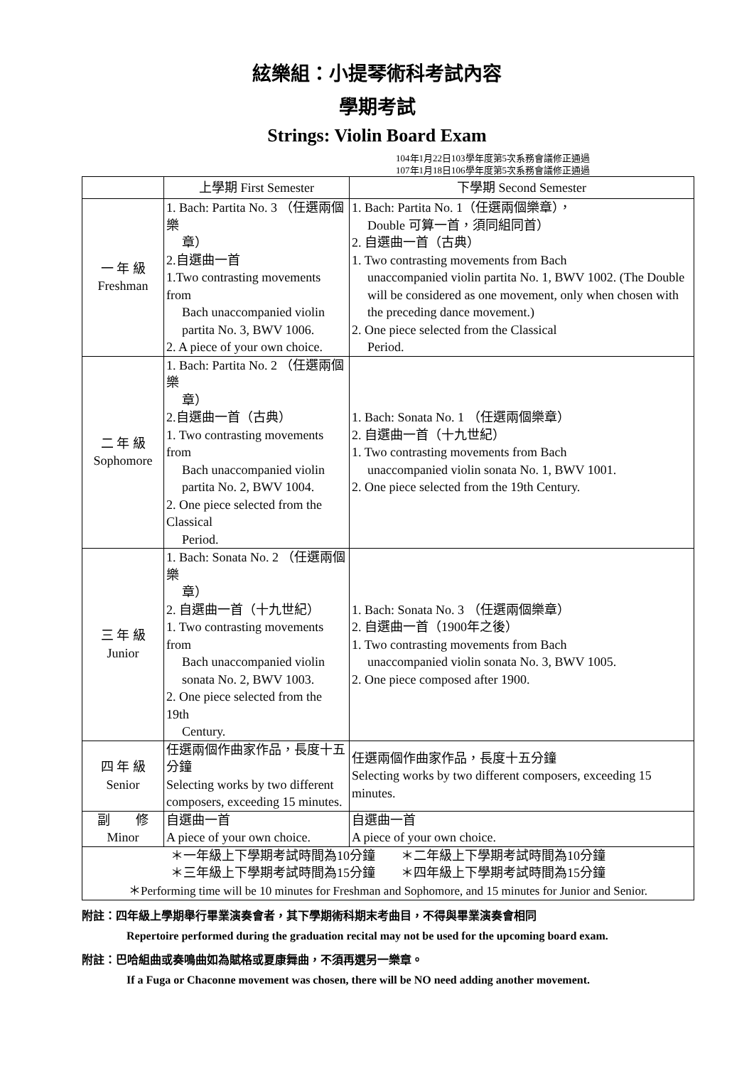絃樂組：小提琴術科考試內容
學期考試
Strings: Violin Board Exam
104年1月22日103學年度第5次系務會議修正通過
107年1月18日106學年度第5次系務會議修正通過
| | 上學期 First Semester | 下學期 Second Semester |
| --- | --- | --- |
| 一 年 級 Freshman | 1. Bach: Partita No. 3 （任選兩個樂 章） 2.自選曲一首 1.Two contrasting movements from Bach unaccompanied violin partita No. 3, BWV 1006. 2. A piece of your own choice. | 1. Bach: Partita No. 1（任選兩個樂章）， Double 可算一首，須同組同首） 2. 自選曲一首（古典） 1. Two contrasting movements from Bach unaccompanied violin partita No. 1, BWV 1002. (The Double will be considered as one movement, only when chosen with the preceding dance movement.) 2. One piece selected from the Classical Period. |
| 二 年 級 Sophomore | 1. Bach: Partita No. 2 （任選兩個樂 章） 2.自選曲一首（古典） 1. Two contrasting movements from Bach unaccompanied violin partita No. 2, BWV 1004. 2. One piece selected from the Classical Period. | 1. Bach: Sonata No. 1 （任選兩個樂章） 2. 自選曲一首（十九世紀） 1. Two contrasting movements from Bach unaccompanied violin sonata No. 1, BWV 1001. 2. One piece selected from the 19th Century. |
| 三 年 級 Junior | 1. Bach: Sonata No. 2 （任選兩個樂 章） 2. 自選曲一首（十九世紀） 1. Two contrasting movements from Bach unaccompanied violin sonata No. 2, BWV 1003. 2. One piece selected from the 19th Century. | 1. Bach: Sonata No. 3 （任選兩個樂章） 2. 自選曲一首（1900年之後） 1. Two contrasting movements from Bach unaccompanied violin sonata No. 3, BWV 1005. 2. One piece composed after 1900. |
| 四 年 級 Senior | 任選兩個作曲家作品，長度十五分鐘 Selecting works by two different composers, exceeding 15 minutes. | 任選兩個作曲家作品，長度十五分鐘 Selecting works by two different composers, exceeding 15 minutes. |
| 副 修 Minor | 自選曲一首 A piece of your own choice. | 自選曲一首 A piece of your own choice. |
| ＊一年級上下學期考試時間為10分鐘 ＊二年級上下學期考試時間為10分鐘 ＊三年級上下學期考試時間為15分鐘 ＊四年級上下學期考試時間為15分鐘 ＊Performing time will be 10 minutes for Freshman and Sophomore, and 15 minutes for Junior and Senior. | | |
附註：四年級上學期舉行畢業演奏會者，其下學期術科期末考曲目，不得與畢業演奏會相同
Repertoire performed during the graduation recital may not be used for the upcoming board exam.
附註：巴哈組曲或奏鳴曲如為賦格或夏康舞曲，不須再選另一樂章。
If a Fuga or Chaconne movement was chosen, there will be NO need adding another movement.